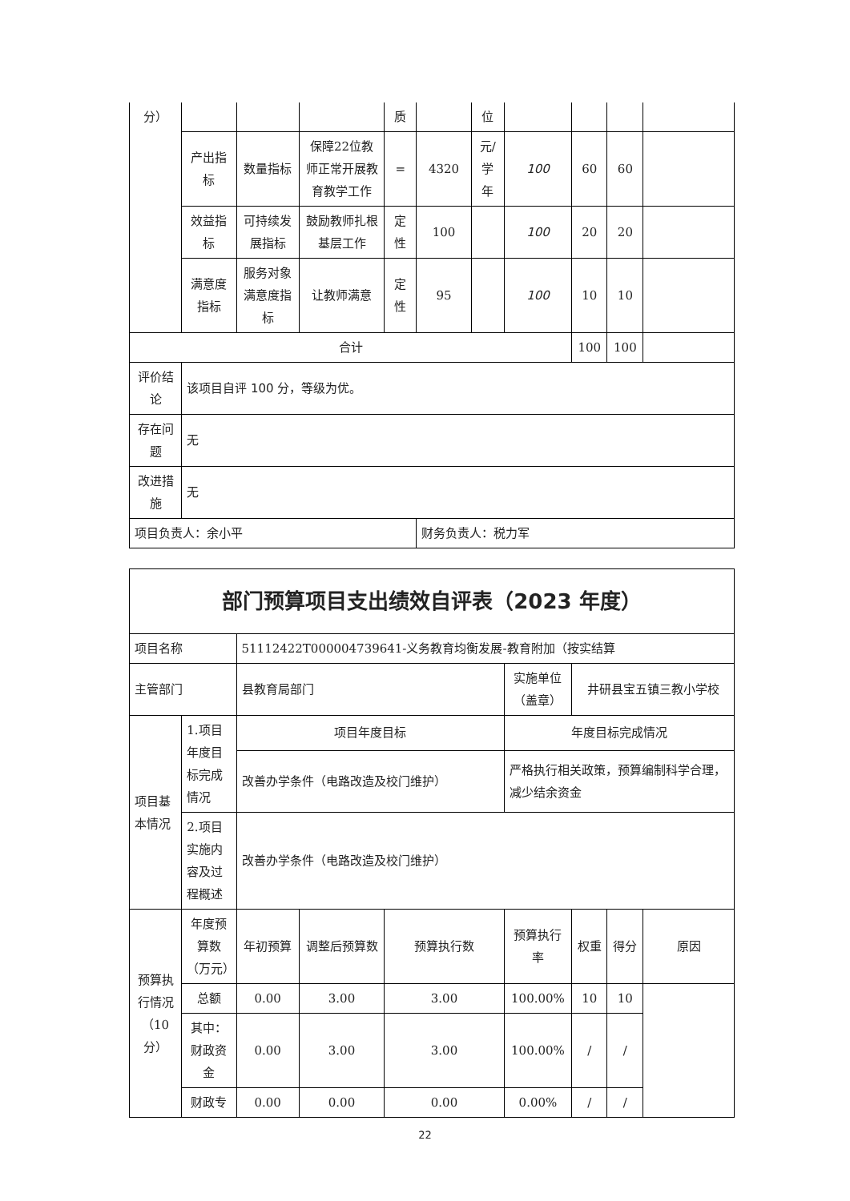| 分） | | | | 质 | | 位 | | | | |
| | 产出指标 | 数量指标 | 保障22位教师正常开展教育教学工作 | = | 4320 | 元/学年 | 100 | 60 | 60 | |
| | 效益指标 | 可持续发展指标 | 鼓励教师扎根基层工作 | 定性 | 100 | | 100 | 20 | 20 | |
| | 满意度指标 | 服务对象满意度指标 | 让教师满意 | 定性 | 95 | | 100 | 10 | 10 | |
| 合计 | | | | | | | | 100 | 100 | |
| 评价结论 | 该项目自评 100 分，等级为优。 | | | | | | | | | |
| 存在问题 | 无 | | | | | | | | | |
| 改进措施 | 无 | | | | | | | | | |
| 项目负责人：余小平 | | | | | 财务负责人：税力军 | | | | | |
| 部门预算项目支出绩效自评表（2023 年度） | | | | | | | | |
| 项目名称 | | 51112422T000004739641-义务教育均衡发展-教育附加（按实结算 | | | | | | |
| 主管部门 | | 县教育局部门 | | | 实施单位（盖章） | 井研县宝五镇三教小学校 | | |
| 项目基本情况 | 1.项目年度目标完成情况 | 项目年度目标 | | | 年度目标完成情况 | | | |
| | | 改善办学条件（电路改造及校门维护） | | | 严格执行相关政策，预算编制科学合理，减少结余资金 | | | |
| | 2.项目实施内容及过程概述 | 改善办学条件（电路改造及校门维护） | | | | | | |
| 预算执行情况（10分） | 年度预算数（万元） | 年初预算 | 调整后预算数 | 预算执行数 | 预算执行率 | 权重 | 得分 | 原因 |
| | 总额 | 0.00 | 3.00 | 3.00 | 100.00% | 10 | 10 | |
| | 其中：财政资金 | 0.00 | 3.00 | 3.00 | 100.00% | / | / | |
| | 财政专 | 0.00 | 0.00 | 0.00 | 0.00% | / | / | |
22